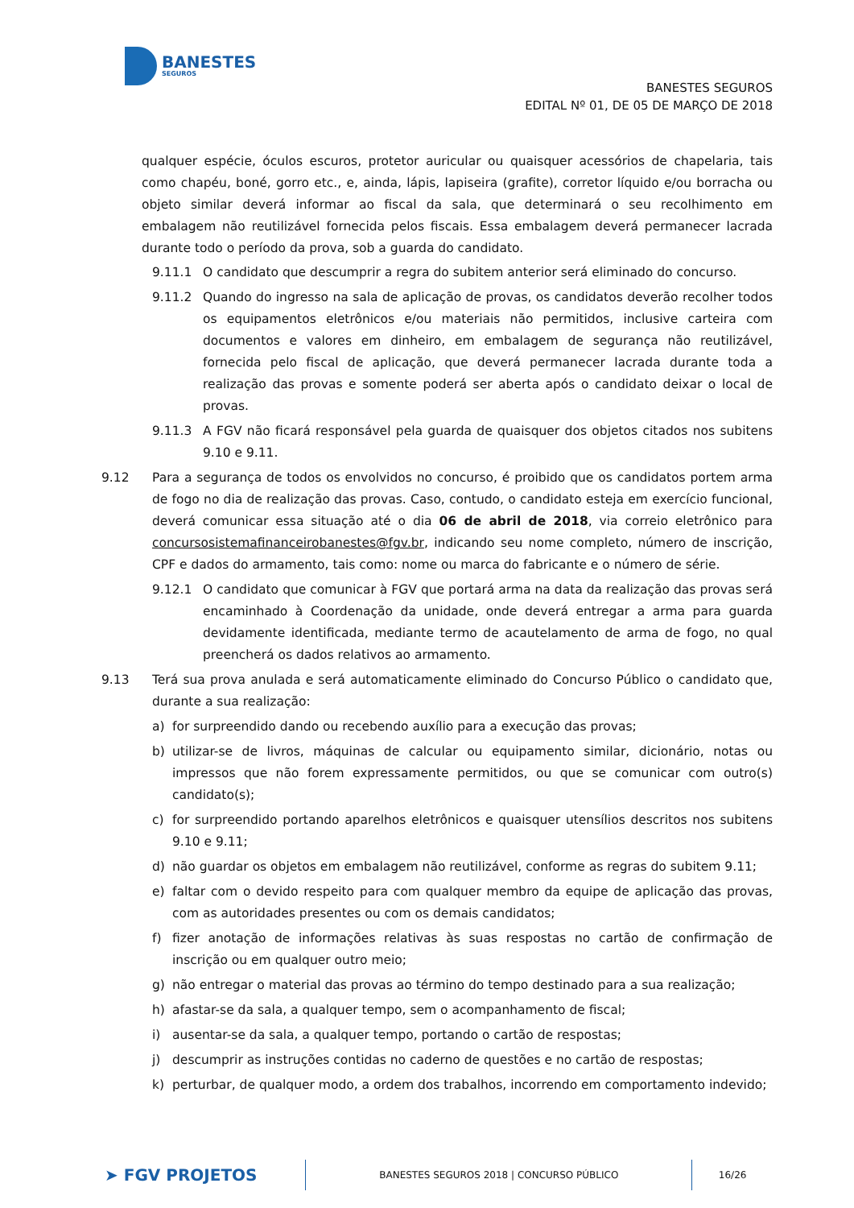BANESTES
SEGUROS
BANESTES SEGUROS
EDITAL Nº 01, DE 05 DE MARÇO DE 2018
qualquer espécie, óculos escuros, protetor auricular ou quaisquer acessórios de chapelaria, tais como chapéu, boné, gorro etc., e, ainda, lápis, lapiseira (grafite), corretor líquido e/ou borracha ou objeto similar deverá informar ao fiscal da sala, que determinará o seu recolhimento em embalagem não reutilizável fornecida pelos fiscais. Essa embalagem deverá permanecer lacrada durante todo o período da prova, sob a guarda do candidato.
9.11.1 O candidato que descumprir a regra do subitem anterior será eliminado do concurso.
9.11.2 Quando do ingresso na sala de aplicação de provas, os candidatos deverão recolher todos os equipamentos eletrônicos e/ou materiais não permitidos, inclusive carteira com documentos e valores em dinheiro, em embalagem de segurança não reutilizável, fornecida pelo fiscal de aplicação, que deverá permanecer lacrada durante toda a realização das provas e somente poderá ser aberta após o candidato deixar o local de provas.
9.11.3 A FGV não ficará responsável pela guarda de quaisquer dos objetos citados nos subitens 9.10 e 9.11.
9.12 Para a segurança de todos os envolvidos no concurso, é proibido que os candidatos portem arma de fogo no dia de realização das provas. Caso, contudo, o candidato esteja em exercício funcional, deverá comunicar essa situação até o dia 06 de abril de 2018, via correio eletrônico para concursosistemafinanceirobanestes@fgv.br, indicando seu nome completo, número de inscrição, CPF e dados do armamento, tais como: nome ou marca do fabricante e o número de série.
9.12.1 O candidato que comunicar à FGV que portará arma na data da realização das provas será encaminhado à Coordenação da unidade, onde deverá entregar a arma para guarda devidamente identificada, mediante termo de acautelamento de arma de fogo, no qual preencherá os dados relativos ao armamento.
9.13 Terá sua prova anulada e será automaticamente eliminado do Concurso Público o candidato que, durante a sua realização:
a) for surpreendido dando ou recebendo auxílio para a execução das provas;
b) utilizar-se de livros, máquinas de calcular ou equipamento similar, dicionário, notas ou impressos que não forem expressamente permitidos, ou que se comunicar com outro(s) candidato(s);
c) for surpreendido portando aparelhos eletrônicos e quaisquer utensílios descritos nos subitens 9.10 e 9.11;
d) não guardar os objetos em embalagem não reutilizável, conforme as regras do subitem 9.11;
e) faltar com o devido respeito para com qualquer membro da equipe de aplicação das provas, com as autoridades presentes ou com os demais candidatos;
f) fizer anotação de informações relativas às suas respostas no cartão de confirmação de inscrição ou em qualquer outro meio;
g) não entregar o material das provas ao término do tempo destinado para a sua realização;
h) afastar-se da sala, a qualquer tempo, sem o acompanhamento de fiscal;
i) ausentar-se da sala, a qualquer tempo, portando o cartão de respostas;
j) descumprir as instruções contidas no caderno de questões e no cartão de respostas;
k) perturbar, de qualquer modo, a ordem dos trabalhos, incorrendo em comportamento indevido;
➤ FGV PROJETOS
BANESTES SEGUROS 2018 | CONCURSO PÚBLICO 16/26